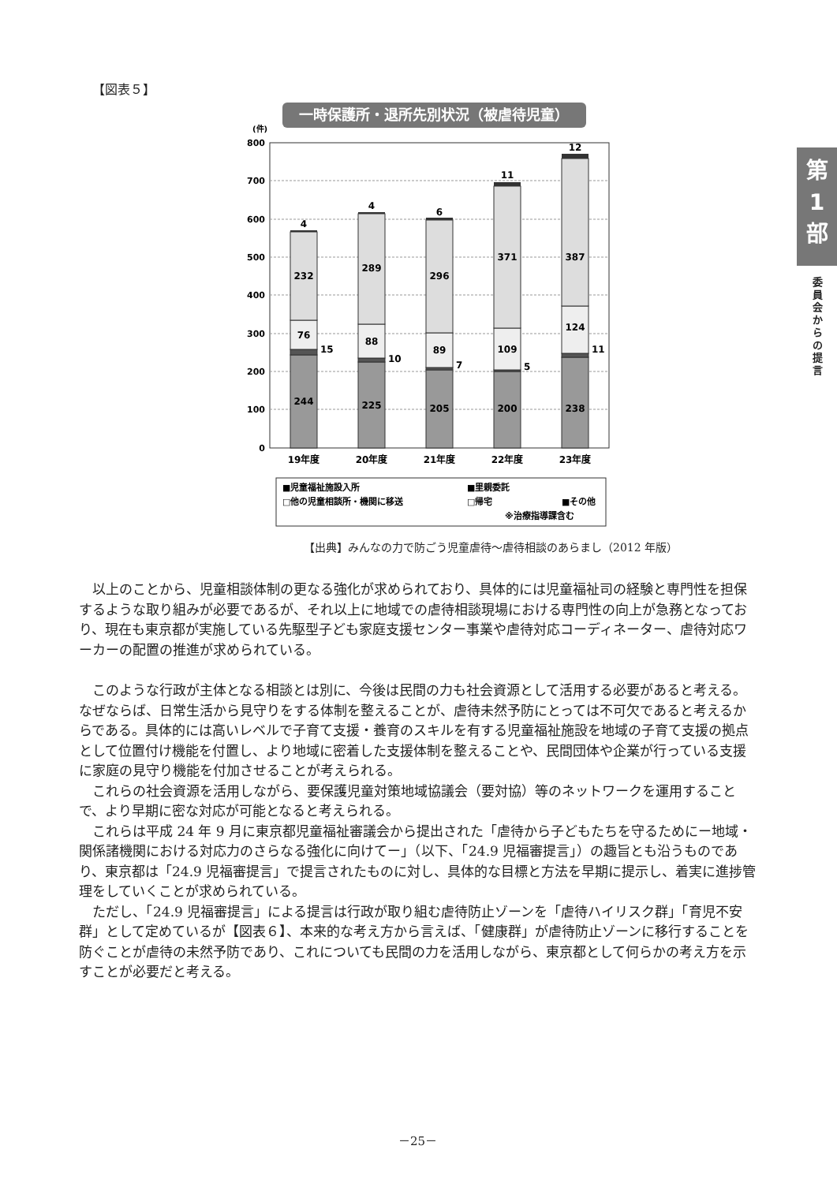【図表５】
一時保護所・退所先別状況（被虐待児童）
(件)
800
700
600
500
400
300
200
100
0
244
76
232
4
225
88
289
4
205
89
296
6
200
109
371
11
238
124
387
12
15
10
7
5
11
19年度
20年度
21年度
22年度
23年度
■児童福祉施設入所
■里親委託
□他の児童相談所・機関に移送
□帰宅
■その他
※治療指導課含む
【出典】みんなの力で防ごう児童虐待～虐待相談のあらまし（2012 年版）
以上のことから、児童相談体制の更なる強化が求められており、具体的には児童福祉司の経験と専門性を担保するような取り組みが必要であるが、それ以上に地域での虐待相談現場における専門性の向上が急務となっており、現在も東京都が実施している先駆型子ども家庭支援センター事業や虐待対応コーディネーター、虐待対応ワーカーの配置の推進が求められている。
このような行政が主体となる相談とは別に、今後は民間の力も社会資源として活用する必要があると考える。なぜならば、日常生活から見守りをする体制を整えることが、虐待未然予防にとっては不可欠であると考えるからである。具体的には高いレベルで子育て支援・養育のスキルを有する児童福祉施設を地域の子育て支援の拠点として位置付け機能を付置し、より地域に密着した支援体制を整えることや、民間団体や企業が行っている支援に家庭の見守り機能を付加させることが考えられる。
これらの社会資源を活用しながら、要保護児童対策地域協議会（要対協）等のネットワークを運用することで、より早期に密な対応が可能となると考えられる。
これらは平成 24 年 9 月に東京都児童福祉審議会から提出された「虐待から子どもたちを守るためにー地域・関係諸機関における対応力のさらなる強化に向けてー」（以下、「24.9 児福審提言」）の趣旨とも沿うものであり、東京都は「24.9 児福審提言」で提言されたものに対し、具体的な目標と方法を早期に提示し、着実に進捗管理をしていくことが求められている。
ただし、「24.9 児福審提言」による提言は行政が取り組む虐待防止ゾーンを「虐待ハイリスク群」「育児不安群」として定めているが【図表６】、本来的な考え方から言えば、「健康群」が虐待防止ゾーンに移行することを防ぐことが虐待の未然予防であり、これについても民間の力を活用しながら、東京都として何らかの考え方を示すことが必要だと考える。
第
1
部
委員会からの提言
－25－